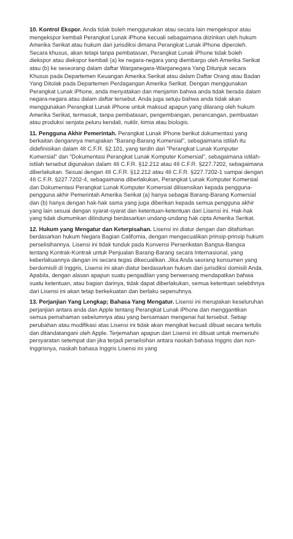10. Kontrol Ekspor. Anda tidak boleh menggunakan atau secara lain mengekspor atau mengekspor kembali Perangkat Lunak iPhone kecuali sebagaimana diizinkan oleh hukum Amerika Serikat atau hukum dari jurisdiksi dimana Perangkat Lunak iPhone diperoleh. Secara khusus, akan tetapi tanpa pembatasan, Perangkat Lunak iPhone tidak boleh diekspor atau diekspor kembali (a) ke negara-negara yang diembargo oleh Amerika Serikat atau (b) ke seseorang dalam daftar Warganegara-Warganegara Yang Ditunjuk secara Khusus pada Departemen Keuangan Amerika Serikat atau dalam Daftar Orang atau Badan Yang Ditolak pada Departemen Perdagangan Amerika Serikat. Dengan menggunakan Perangkat Lunak iPhone, anda menyatakan dan menjamin bahwa anda tidak berada dalam negara-negara atau dalam daftar tersebut. Anda juga setuju bahwa anda tidak akan menggunakan Perangkat Lunak iPhone untuk maksud apapun yang dilarang oleh hukum Amerika Serikat, termasuk, tanpa pembatasan, pengembangan, perancangan, pembuatan atau produksi senjata peluru kendali, nuklir, kimia atau biologis.
11. Pengguna Akhir Pemerintah. Perangkat Lunak iPhone berikut dokumentasi yang berkaitan dengannya merupakan "Barang-Barang Komersial", sebagaimana istilah itu didefinisikan dalam 48 C.F.R. §2.101, yang terdiri dari "Perangkat Lunak Komputer Komersial" dan "Dokumentasi Perangkat Lunak Komputer Komersial", sebagaimana istilah-istilah tersebut digunakan dalam 48 C.F.R. §12.212 atau 48 C.F.R. §227.7202, sebagaimana diberlakukan. Sesuai dengan 48 C.F.R. §12.212 atau 48 C.F.R. §227.7202-1 sampai dengan 48 C.F.R. §227.7202-4, sebagaimana diberlakukan, Perangkat Lunak Komputer Komersial dan Dokumentasi Perangkat Lunak Komputer Komersial dilisensikan kepada pengguna-pengguna akhir Pemerintah Amerika Serikat (a) hanya sebagai Barang-Barang Komersial dan (b) hanya dengan hak-hak sama yang juga diberikan kepada semua pengguna akhir yang lain sesuai dengan syarat-syarat dan ketentuan-ketentuan dari Lisensi ini. Hak-hak yang tidak diumumkan dilindungi berdasarkan undang-undang hak cipta Amerika Serikat.
12. Hukum yang Mengatur dan Keterpisahan. Lisensi ini diatur dengan dan ditafsirkan berdasarkan hukum Negara Bagian California, dengan mengecualikan prinsip-prinsip hukum perselisihannya. Lisensi ini tidak tunduk pada Konvensi Perserikatan Bangsa-Bangsa tentang Kontrak-Kontrak untuk Penjualan Barang-Barang secara Internasional, yang keberlakuannya dengan ini secara tegas dikecualikan. Jika Anda seorang konsumen yang berdomisili di Inggris, Lisensi ini akan diatur berdasarkan hukum dari jurisdiksi domisili Anda. Apabila, dengan alasan apapun suatu pengadilan yang berwenang mendapatkan bahwa suatu ketentuan, atau bagian darinya, tidak dapat diberlakukan, semua ketentuan selebihnya dari Lisensi ini akan tetap berkekuatan dan berlaku sepenuhnya.
13. Perjanjian Yang Lengkap; Bahasa Yang Mengatur. Lisensi ini merupakan keseluruhan perjanjian antara anda dan Apple tentang Perangkat Lunak iPhone dan menggantikan semua pemahaman sebelumnya atau yang bersamaan mengenai hal tersebut. Setiap perubahan atau modifikasi atas Lisensi ini tidak akan mengikat kecuali dibuat secara tertulis dan ditandatangani oleh Apple. Terjemahan apapun dari Lisensi ini dibuat untuk memenuhi persyaratan setempat dan jika terjadi perselisihan antara naskah bahasa Inggris dan non-Inggrisnya, naskah bahasa Inggris Lisensi ini yang